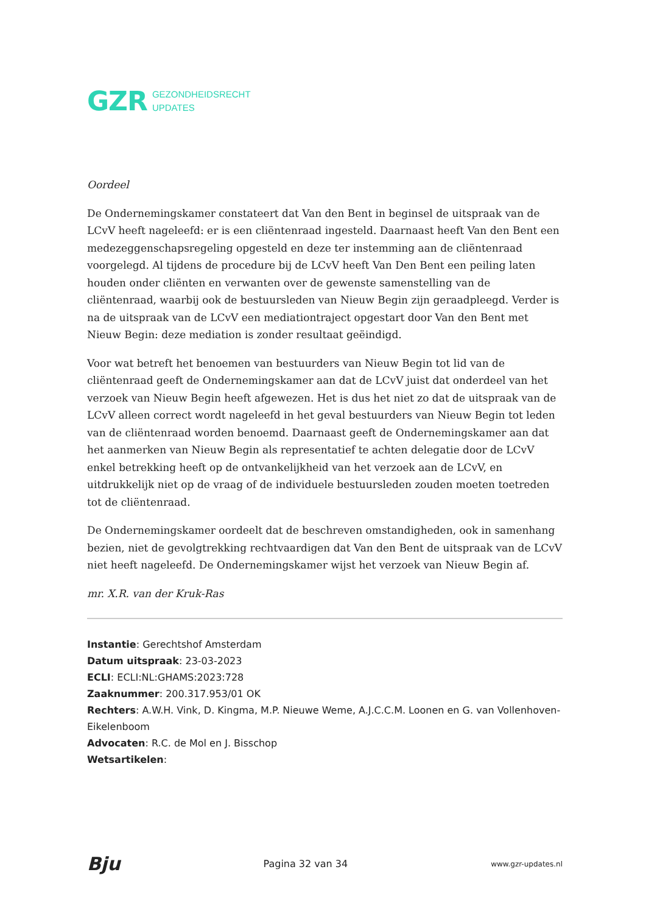GZR GEZONDHEIDSRECHT
UPDATES
Oordeel
De Ondernemingskamer constateert dat Van den Bent in beginsel de uitspraak van de LCvV heeft nageleefd: er is een cliëntenraad ingesteld. Daarnaast heeft Van den Bent een medezeggenschapsregeling opgesteld en deze ter instemming aan de cliëntenraad voorgelegd. Al tijdens de procedure bij de LCvV heeft Van Den Bent een peiling laten houden onder cliënten en verwanten over de gewenste samenstelling van de cliëntenraad, waarbij ook de bestuursleden van Nieuw Begin zijn geraadpleegd. Verder is na de uitspraak van de LCvV een mediationtraject opgestart door Van den Bent met Nieuw Begin: deze mediation is zonder resultaat geëindigd.
Voor wat betreft het benoemen van bestuurders van Nieuw Begin tot lid van de cliëntenraad geeft de Ondernemingskamer aan dat de LCvV juist dat onderdeel van het verzoek van Nieuw Begin heeft afgewezen. Het is dus het niet zo dat de uitspraak van de LCvV alleen correct wordt nageleefd in het geval bestuurders van Nieuw Begin tot leden van de cliëntenraad worden benoemd. Daarnaast geeft de Ondernemingskamer aan dat het aanmerken van Nieuw Begin als representatief te achten delegatie door de LCvV enkel betrekking heeft op de ontvankelijkheid van het verzoek aan de LCvV, en uitdrukkelijk niet op de vraag of de individuele bestuursleden zouden moeten toetreden tot de cliëntenraad.
De Ondernemingskamer oordeelt dat de beschreven omstandigheden, ook in samenhang bezien, niet de gevolgtrekking rechtvaardigen dat Van den Bent de uitspraak van de LCvV niet heeft nageleefd. De Ondernemingskamer wijst het verzoek van Nieuw Begin af.
mr. X.R. van der Kruk-Ras
Instantie: Gerechtshof Amsterdam
Datum uitspraak: 23-03-2023
ECLI: ECLI:NL:GHAMS:2023:728
Zaaknummer: 200.317.953/01 OK
Rechters: A.W.H. Vink, D. Kingma, M.P. Nieuwe Weme, A.J.C.C.M. Loonen en G. van Vollenhoven-Eikelenboom
Advocaten: R.C. de Mol en J. Bisschop
Wetsartikelen:
Bju Pagina 32 van 34 www.gzr-updates.nl